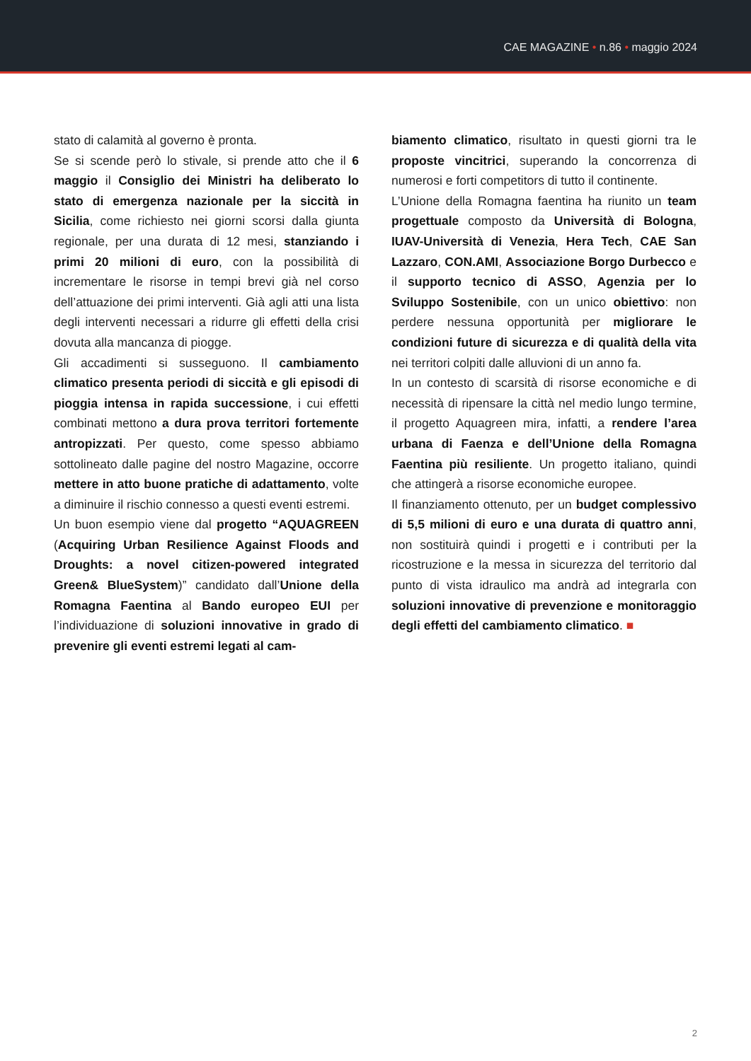CAE MAGAZINE • n.86 • maggio 2024
stato di calamità al governo è pronta.
Se si scende però lo stivale, si prende atto che il 6 maggio il Consiglio dei Ministri ha deliberato lo stato di emergenza nazionale per la siccità in Sicilia, come richiesto nei giorni scorsi dalla giunta regionale, per una durata di 12 mesi, stanziando i primi 20 milioni di euro, con la possibilità di incrementare le risorse in tempi brevi già nel corso dell’attuazione dei primi interventi. Già agli atti una lista degli interventi necessari a ridurre gli effetti della crisi dovuta alla mancanza di piogge.
Gli accadimenti si susseguono. Il cambiamento climatico presenta periodi di siccità e gli episodi di pioggia intensa in rapida successione, i cui effetti combinati mettono a dura prova territori fortemente antropizzati. Per questo, come spesso abbiamo sottolineato dalle pagine del nostro Magazine, occorre mettere in atto buone pratiche di adattamento, volte a diminuire il rischio connesso a questi eventi estremi.
Un buon esempio viene dal progetto “AQUAGREEN (Acquiring Urban Resilience Against Floods and Droughts: a novel citizen-powered integrated Green& BlueSystem)” candidato dall’Unione della Romagna Faentina al Bando europeo EUI per l’individuazione di soluzioni innovative in grado di prevenire gli eventi estremi legati al cam-
biamento climatico, risultato in questi giorni tra le proposte vincitrici, superando la concorrenza di numerosi e forti competitors di tutto il continente.
L’Unione della Romagna faentina ha riunito un team progettuale composto da Università di Bologna, IUAV-Università di Venezia, Hera Tech, CAE San Lazzaro, CON.AMI, Associazione Borgo Durbecco e il supporto tecnico di ASSO, Agenzia per lo Sviluppo Sostenibile, con un unico obiettivo: non perdere nessuna opportunità per migliorare le condizioni future di sicurezza e di qualità della vita nei territori colpiti dalle alluvioni di un anno fa.
In un contesto di scarsità di risorse economiche e di necessità di ripensare la città nel medio lungo termine, il progetto Aquagreen mira, infatti, a rendere l’area urbana di Faenza e dell’Unione della Romagna Faentina più resiliente. Un progetto italiano, quindi che attingerà a risorse economiche europee.
Il finanziamento ottenuto, per un budget complessivo di 5,5 milioni di euro e una durata di quattro anni, non sostituirà quindi i progetti e i contributi per la ricostruzione e la messa in sicurezza del territorio dal punto di vista idraulico ma andrà ad integrarla con soluzioni innovative di prevenzione e monitoraggio degli effetti del cambiamento climatico. ■
2